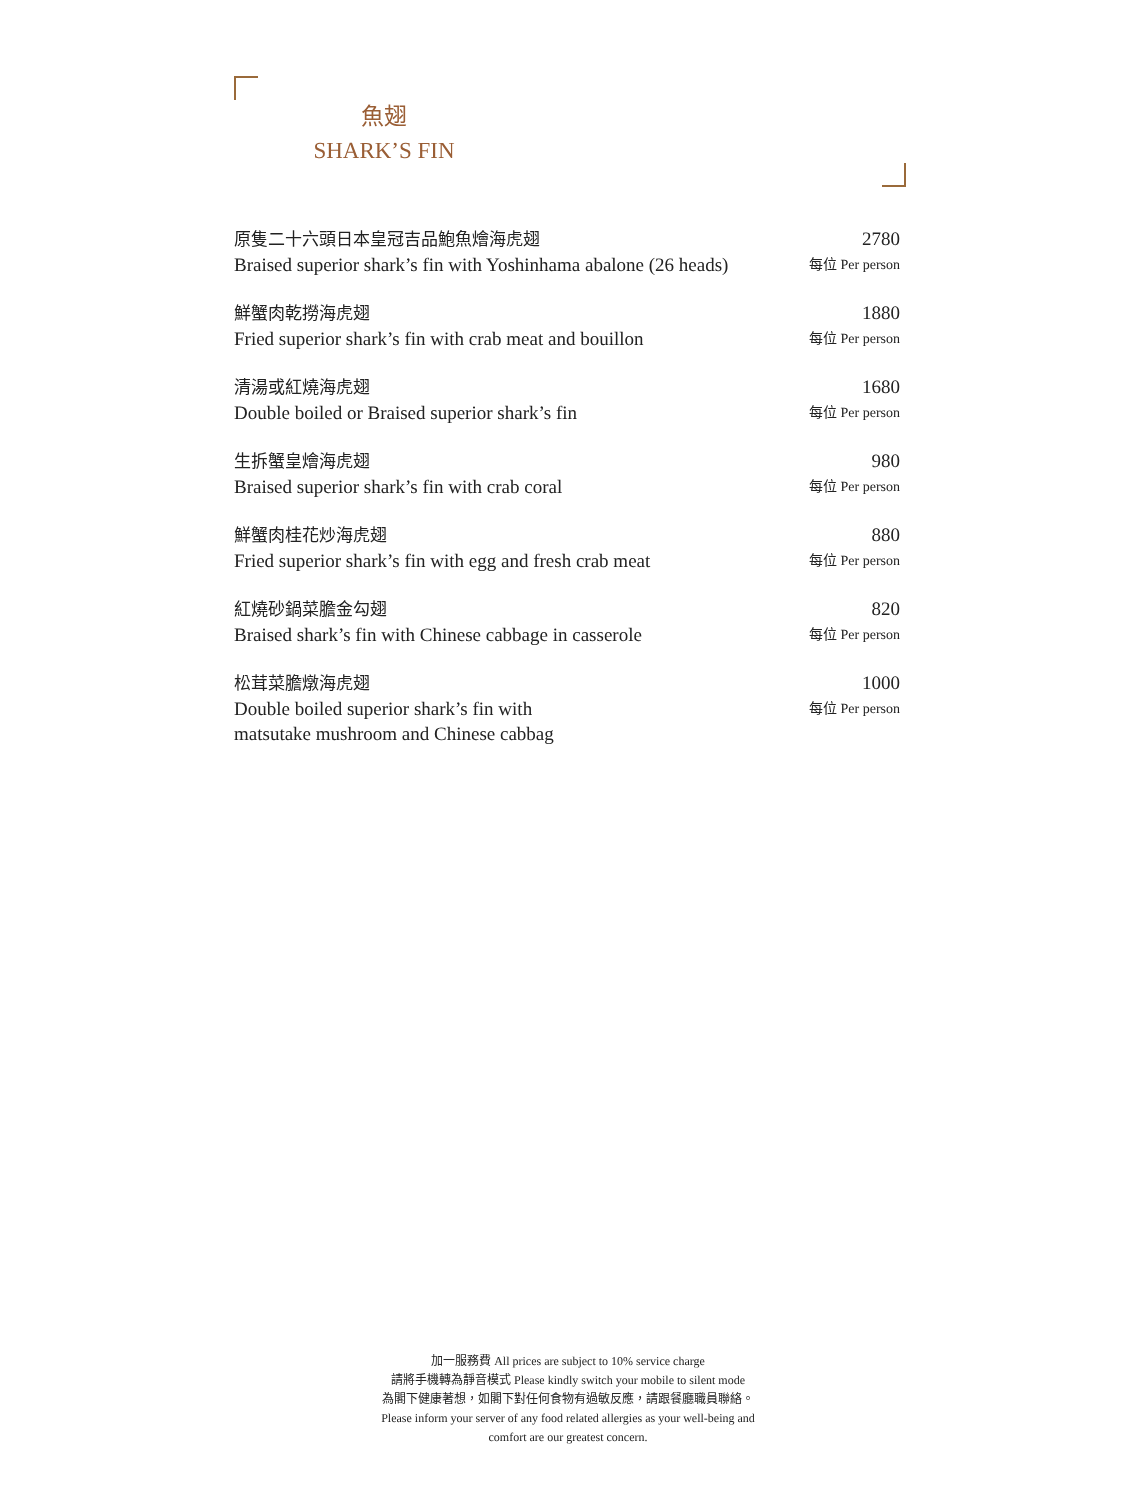魚翅
SHARK’S FIN
原隻二十六頭日本皇冠吉品鮑魚燴海虎翅
Braised superior shark’s fin with Yoshinhama abalone (26 heads)
2780
每位 Per person
鮮蟹肉乾撈海虎翅
Fried superior shark’s fin with crab meat and bouillon
1880
每位 Per person
清湯或紅燒海虎翅
Double boiled or Braised superior shark’s fin
1680
每位 Per person
生拆蟹皇燴海虎翅
Braised superior shark’s fin with crab coral
980
每位 Per person
鮮蟹肉桂花炒海虎翅
Fried superior shark’s fin with egg and fresh crab meat
880
每位 Per person
紅燒砂鍋菜膽金勾翅
Braised shark’s fin with Chinese cabbage in casserole
820
每位 Per person
松茸菜膽燉海虎翅
Double boiled superior shark’s fin with
matsutake mushroom and Chinese cabbag
1000
每位 Per person
加一服務費 All prices are subject to 10% service charge
請將手機轉為靜音模式 Please kindly switch your mobile to silent mode
為閣下健康著想，如閣下對任何食物有過敏反應，請跟餐廳職員聯絡。
Please inform your server of any food related allergies as your well-being and
comfort are our greatest concern.